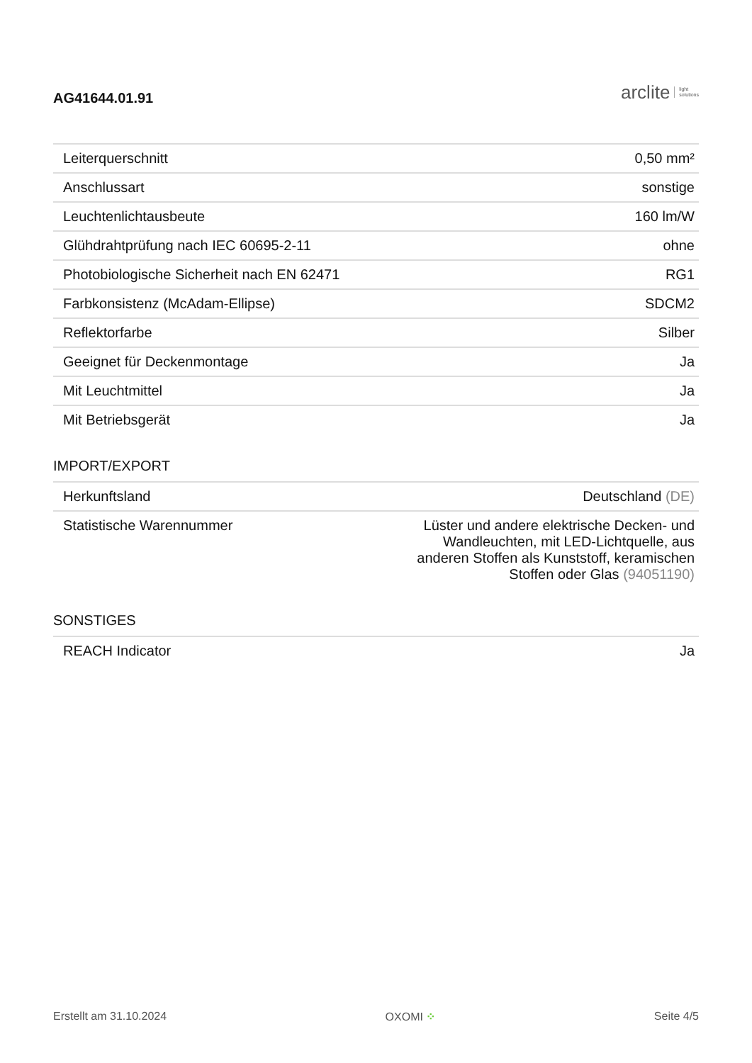AG41644.01.91
arclite light
solutions
| Leiterquerschnitt | 0,50 mm² |
| Anschlussart | sonstige |
| Leuchtenlichtausbeute | 160 lm/W |
| Glühdrahtprüfung nach IEC 60695-2-11 | ohne |
| Photobiologische Sicherheit nach EN 62471 | RG1 |
| Farbkonsistenz (McAdam-Ellipse) | SDCM2 |
| Reflektorfarbe | Silber |
| Geeignet für Deckenmontage | Ja |
| Mit Leuchtmittel | Ja |
| Mit Betriebsgerät | Ja |
IMPORT/EXPORT
| Herkunftsland | Deutschland (DE) |
| Statistische Warennummer | Lüster und andere elektrische Decken- und Wandleuchten, mit LED-Lichtquelle, aus anderen Stoffen als Kunststoff, keramischen Stoffen oder Glas (94051190) |
SONSTIGES
| REACH Indicator | Ja |
Erstellt am 31.10.2024 OXOMI ⁘ Seite 4/5